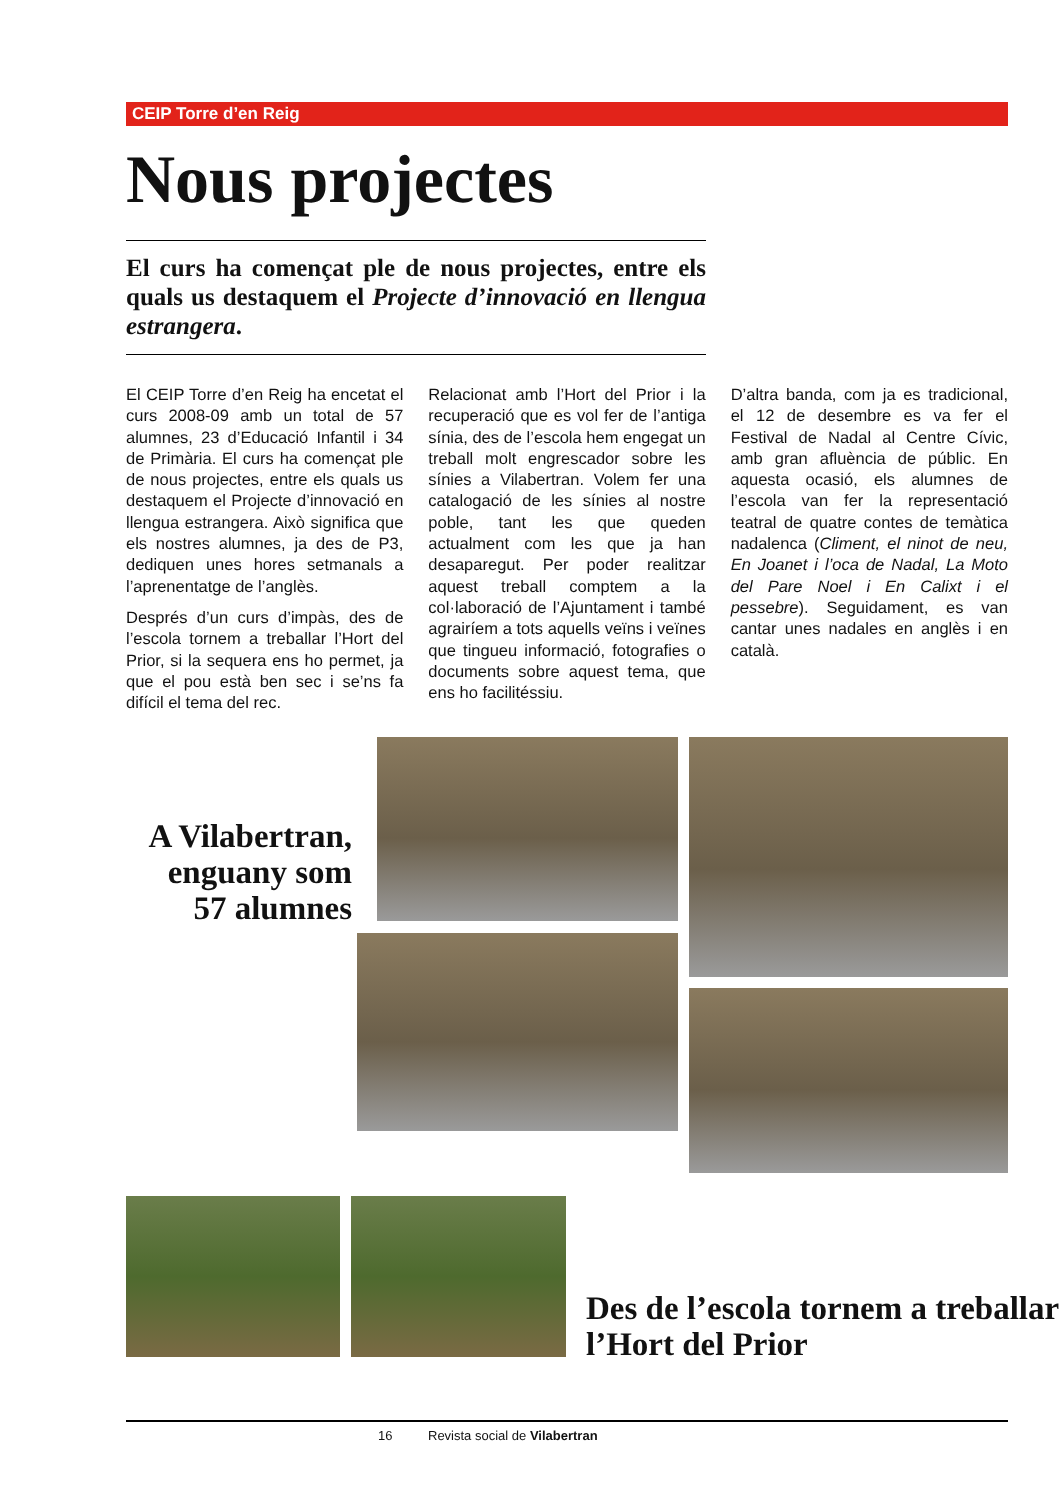CEIP Torre d’en Reig
Nous projectes
El curs ha començat ple de nous projectes, entre els quals us destaquem el Projecte d’innovació en llengua estrangera.
El CEIP Torre d’en Reig ha encetat el curs 2008-09 amb un total de 57 alumnes, 23 d’Educació Infantil i 34 de Primària. El curs ha començat ple de nous projectes, entre els quals us destaquem el Projecte d’innovació en llengua estrangera. Això significa que els nostres alumnes, ja des de P3, dediquen unes hores setmanals a l’aprenentatge de l’anglès.
Després d’un curs d’impàs, des de l’escola tornem a treballar l’Hort del Prior, si la sequera ens ho permet, ja que el pou està ben sec i se’ns fa difícil el tema del rec.
Relacionat amb l’Hort del Prior i la recuperació que es vol fer de l’antiga sínia, des de l’escola hem engegat un treball molt engrescador sobre les sínies a Vilabertran. Volem fer una catalogació de les sínies al nostre poble, tant les que queden actualment com les que ja han desaparegut. Per poder realitzar aquest treball comptem a la col·laboració de l’Ajuntament i també agrairíem a tots aquells veïns i veïnes que tingueu informació, fotografies o documents sobre aquest tema, que ens ho facilitéssiu.
D’altra banda, com ja es tradicional, el 12 de desembre es va fer el Festival de Nadal al Centre Cívic, amb gran afluència de públic. En aquesta ocasió, els alumnes de l’escola van fer la representació teatral de quatre contes de temàtica nadalenca (Climent, el ninot de neu, En Joanet i l’oca de Nadal, La Moto del Pare Noel i En Calixt i el pessebre). Seguidament, es van cantar unes nadales en anglès i en català.
A Vilabertran, enguany som 57 alumnes
Des de l’escola tornem a treballar l’Hort del Prior
16 Revista social de Vilabertran